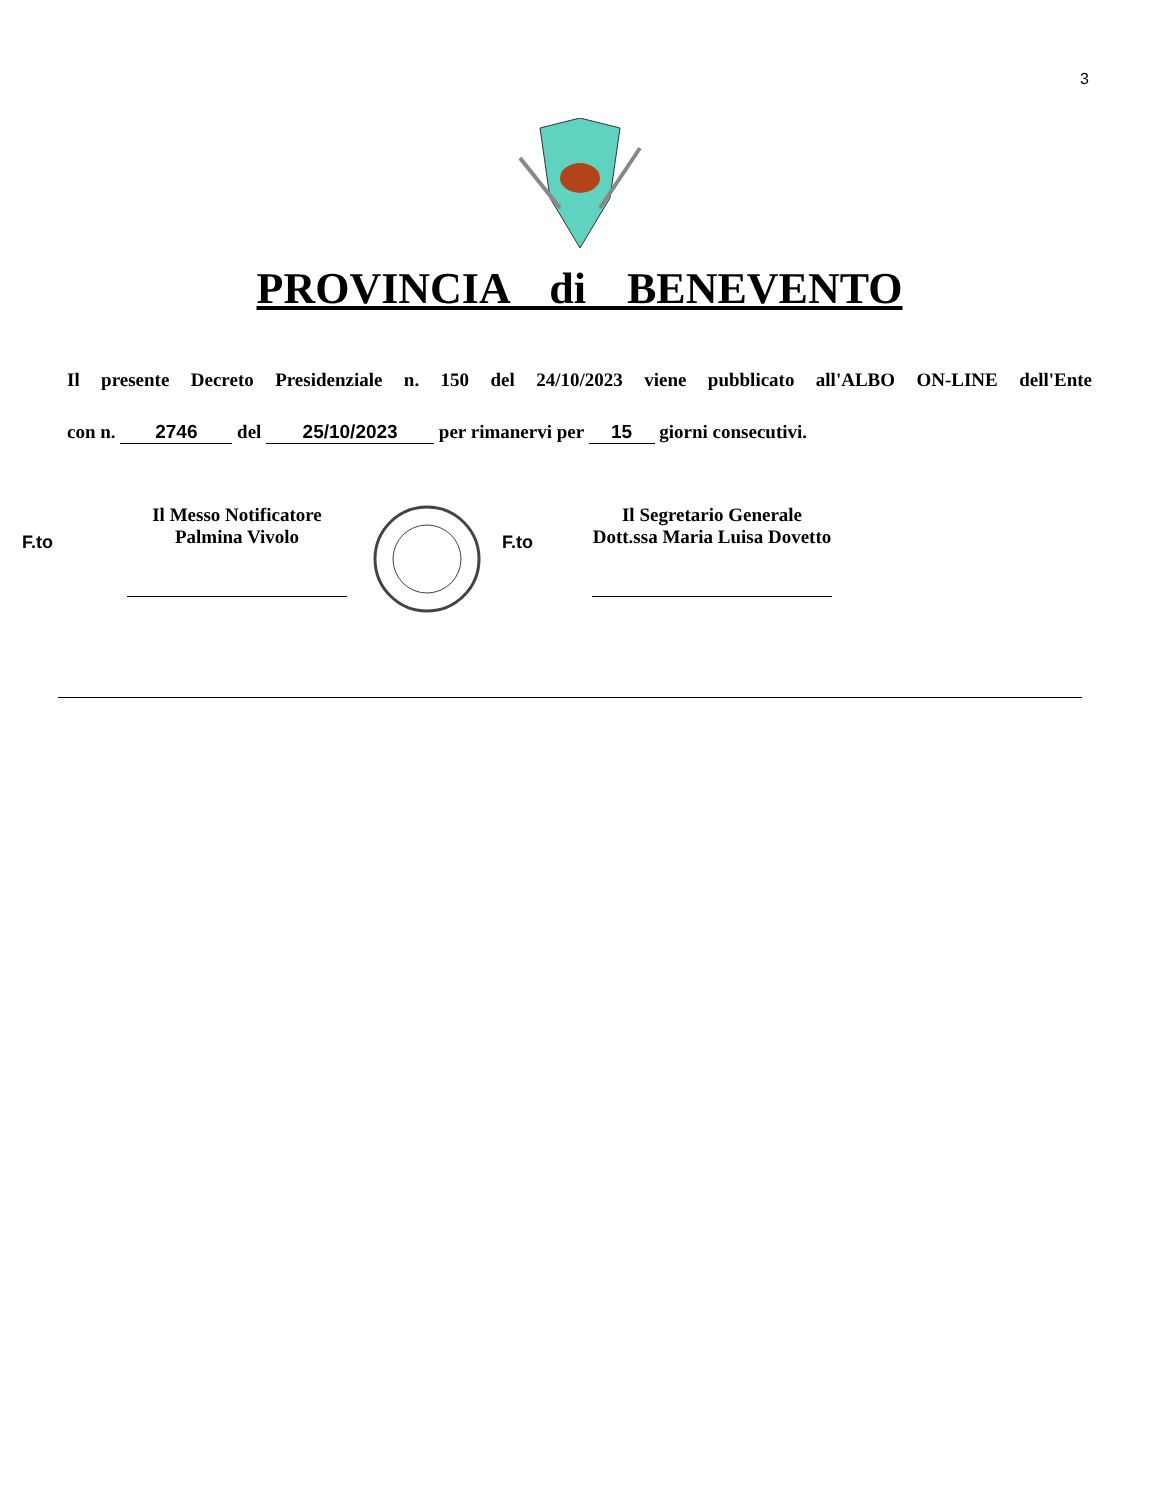3
PROVINCIA di BENEVENTO
Il presente Decreto Presidenziale n. 150 del 24/10/2023 viene pubblicato all'ALBO ON-LINE dell'Ente
con n. 2746 del 25/10/2023 per rimanervi per 15 giorni consecutivi.
F.to
Il Messo Notificatore
Palmina Vivolo
F.to
Il Segretario Generale
Dott.ssa Maria Luisa Dovetto